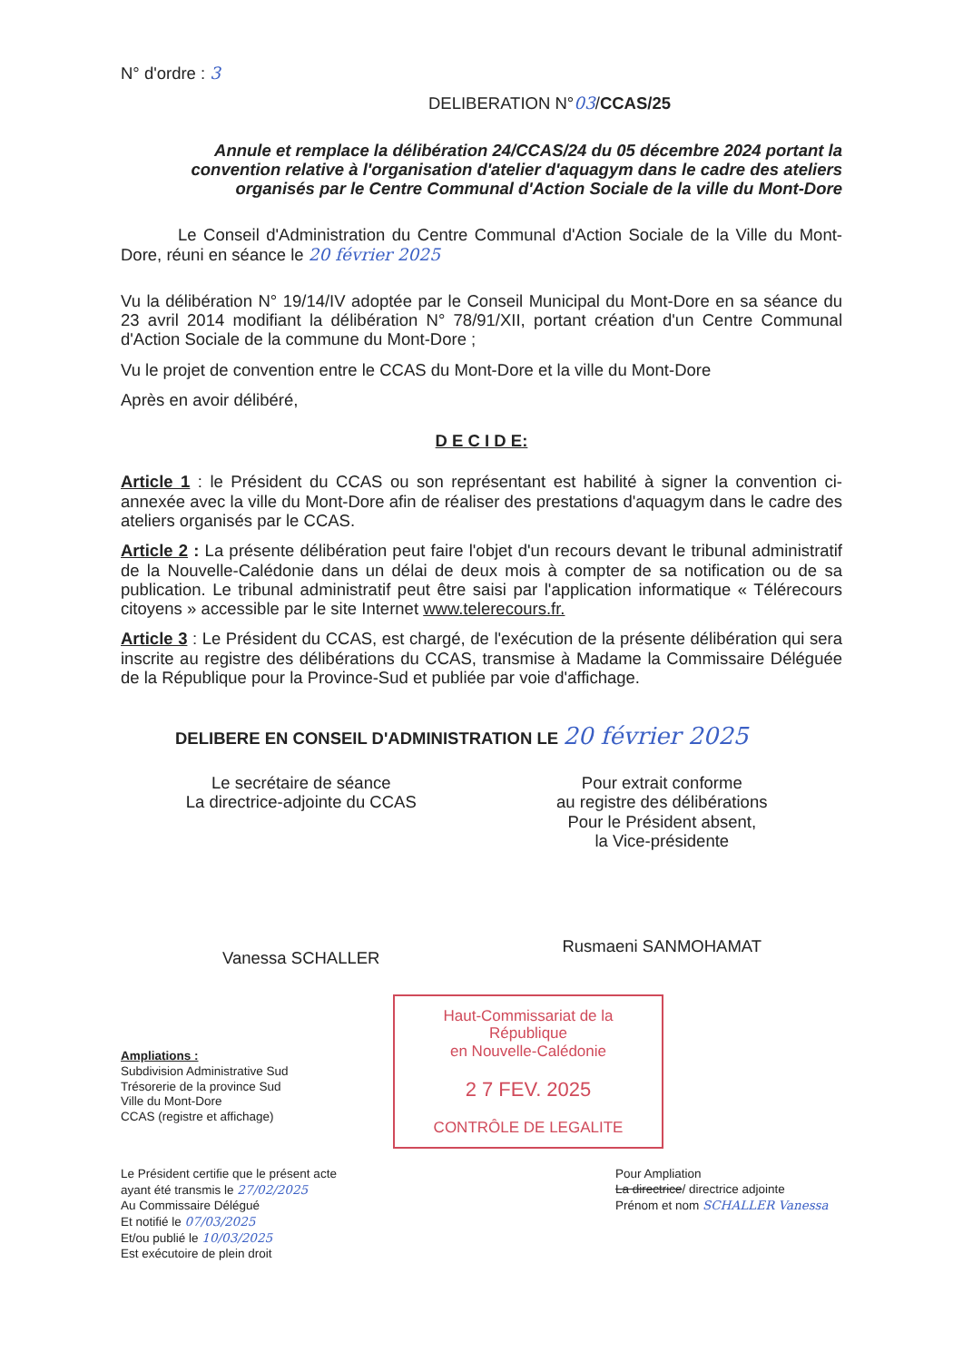N° d'ordre : 3
DELIBERATION N°03/CCAS/25
Annule et remplace la délibération 24/CCAS/24 du 05 décembre 2024 portant la convention relative à l'organisation d'atelier d'aquagym dans le cadre des ateliers organisés par le Centre Communal d'Action Sociale de la ville du Mont-Dore
Le Conseil d'Administration du Centre Communal d'Action Sociale de la Ville du Mont-Dore, réuni en séance le 20 février 2025
Vu la délibération N° 19/14/IV adoptée par le Conseil Municipal du Mont-Dore en sa séance du 23 avril 2014 modifiant la délibération N° 78/91/XII, portant création d'un Centre Communal d'Action Sociale de la commune du Mont-Dore ;
Vu le projet de convention entre le CCAS du Mont-Dore et la ville du Mont-Dore
Après en avoir délibéré,
D E C I D E:
Article 1 : le Président du CCAS ou son représentant est habilité à signer la convention ci-annexée avec la ville du Mont-Dore afin de réaliser des prestations d'aquagym dans le cadre des ateliers organisés par le CCAS.
Article 2 : La présente délibération peut faire l'objet d'un recours devant le tribunal administratif de la Nouvelle-Calédonie dans un délai de deux mois à compter de sa notification ou de sa publication. Le tribunal administratif peut être saisi par l'application informatique « Télérecours citoyens » accessible par le site Internet www.telerecours.fr.
Article 3 : Le Président du CCAS, est chargé, de l'exécution de la présente délibération qui sera inscrite au registre des délibérations du CCAS, transmise à Madame la Commissaire Déléguée de la République pour la Province-Sud et publiée par voie d'affichage.
DELIBERE EN CONSEIL D'ADMINISTRATION LE 20 février 2025
Le secrétaire de séance
La directrice-adjointe du CCAS
Vanessa SCHALLER
Pour extrait conforme
au registre des délibérations
Pour le Président absent,
la Vice-présidente
Rusmaeni SANMOHAMAT
Ampliations :
Subdivision Administrative Sud
Trésorerie de la province Sud
Ville du Mont-Dore
CCAS (registre et affichage)
Haut-Commissariat de la République
en Nouvelle-Calédonie
2 7 FEV. 2025
CONTRÔLE DE LEGALITE
Le Président certifie que le présent acte
ayant été transmis le 27/02/2025
Au Commissaire Délégué
Et notifié le 07/03/2025
Et/ou publié le 10/03/2025
Est exécutoire de plein droit
Pour Ampliation
La directrice/ directrice adjointe
Prénom et nom SCHALLER Vanessa